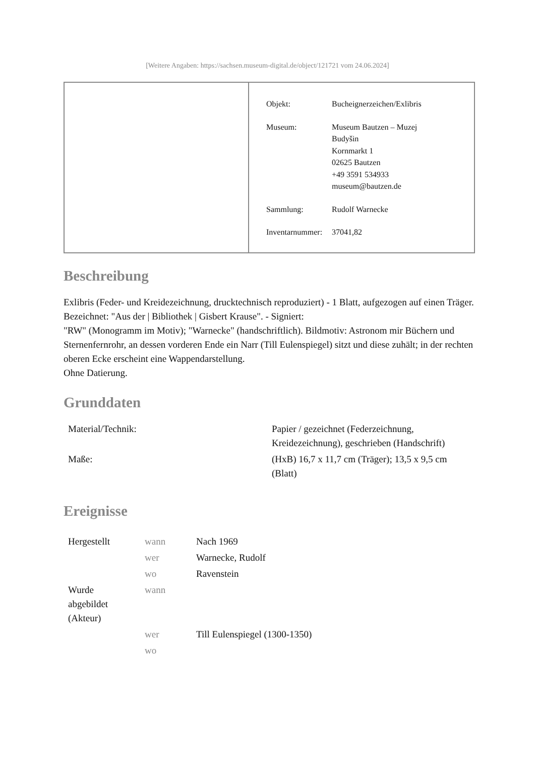[Weitere Angaben: https://sachsen.museum-digital.de/object/121721 vom 24.06.2024]
| Objekt: | Bucheignerzeichen/Exlibris |
| Museum: | Museum Bautzen – Muzej Budyšin Kornmarkt 1 02625 Bautzen +49 3591 534933 museum@bautzen.de |
| Sammlung: | Rudolf Warnecke |
| Inventarnummer: | 37041,82 |
Beschreibung
Exlibris (Feder- und Kreidezeichnung, drucktechnisch reproduziert) - 1 Blatt, aufgezogen auf einen Träger. Bezeichnet: "Aus der | Bibliothek | Gisbert Krause". - Signiert:
"RW" (Monogramm im Motiv); "Warnecke" (handschriftlich). Bildmotiv: Astronom mir Büchern und Sternenfernrohr, an dessen vorderen Ende ein Narr (Till Eulenspiegel) sitzt und diese zuhält; in der rechten oberen Ecke erscheint eine Wappendarstellung.
Ohne Datierung.
Grunddaten
| Material/Technik: | Papier / gezeichnet (Federzeichnung, Kreidezeichnung), geschrieben (Handschrift) |
| Maße: | (HxB) 16,7 x 11,7 cm (Träger); 13,5 x 9,5 cm (Blatt) |
Ereignisse
| Hergestellt | wann | Nach 1969 |
| | wer | Warnecke, Rudolf |
| | wo | Ravenstein |
| Wurde abgebildet (Akteur) | wann | |
| | wer | Till Eulenspiegel (1300-1350) |
| | wo | |